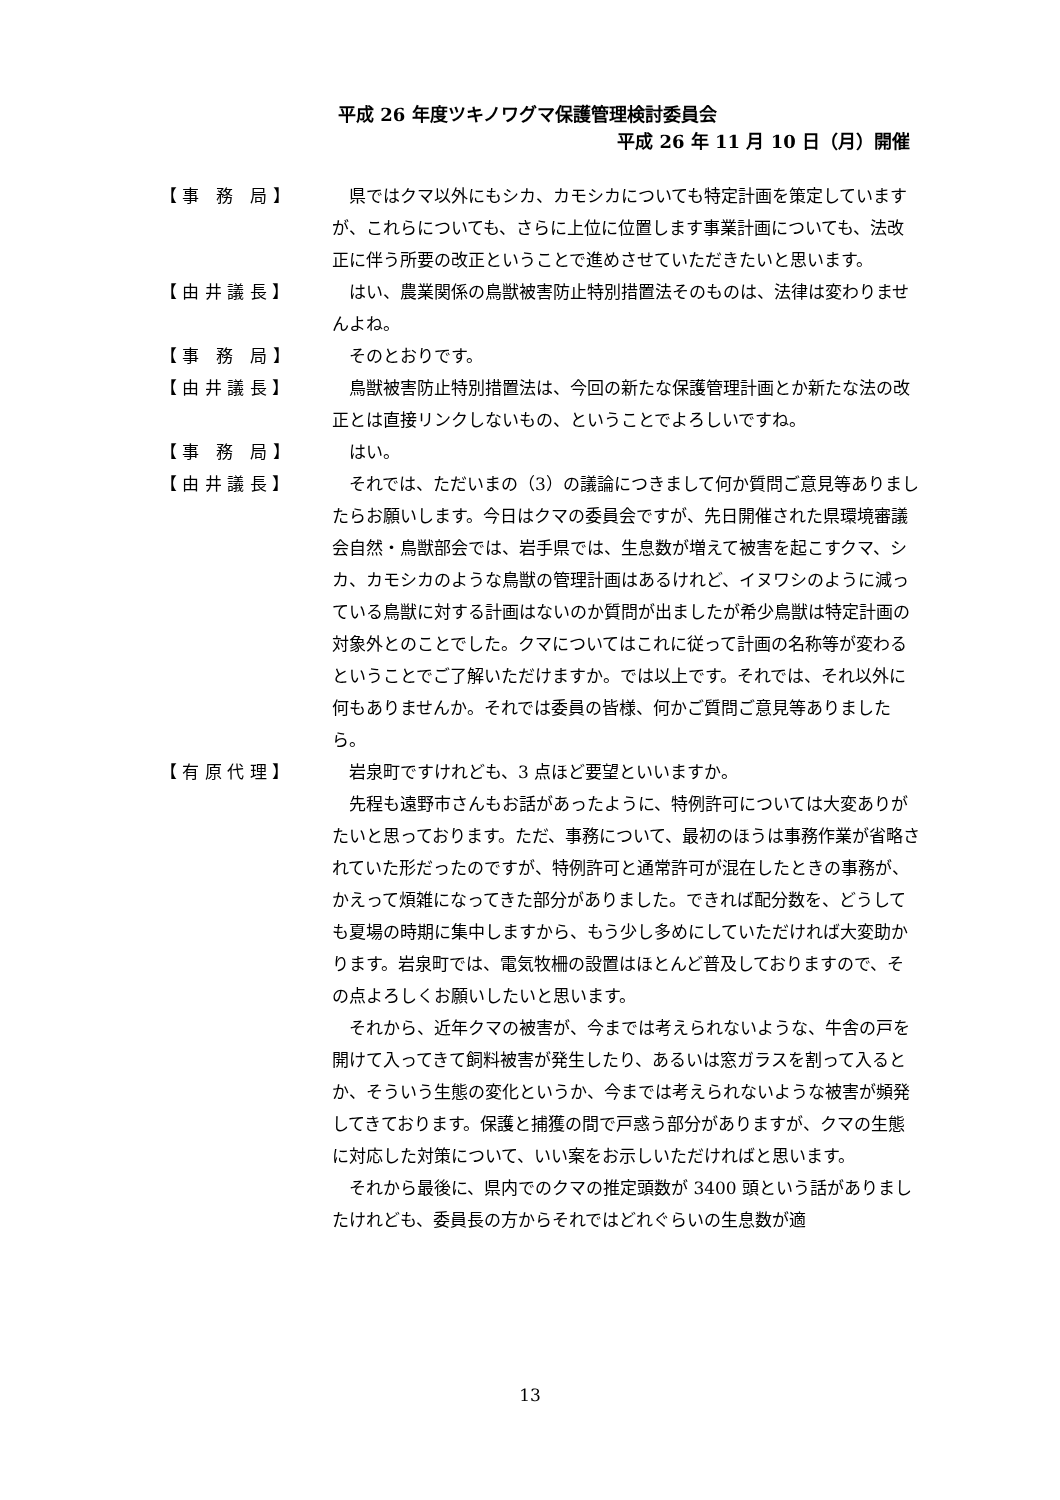平成 26 年度ツキノワグマ保護管理検討委員会
平成 26 年 11 月 10 日（月）開催
【 事　務　局 】 県ではクマ以外にもシカ、カモシカについても特定計画を策定していますが、これらについても、さらに上位に位置します事業計画についても、法改正に伴う所要の改正ということで進めさせていただきたいと思います。
【 由 井 議 長 】 はい、農業関係の鳥獣被害防止特別措置法そのものは、法律は変わりませんよね。
【 事　務　局 】 そのとおりです。
【 由 井 議 長 】 鳥獣被害防止特別措置法は、今回の新たな保護管理計画とか新たな法の改正とは直接リンクしないもの、ということでよろしいですね。
【 事　務　局 】 はい。
【 由 井 議 長 】 それでは、ただいまの（3）の議論につきまして何か質問ご意見等ありましたらお願いします。今日はクマの委員会ですが、先日開催された県環境審議会自然・鳥獣部会では、岩手県では、生息数が増えて被害を起こすクマ、シカ、カモシカのような鳥獣の管理計画はあるけれど、イヌワシのように減っている鳥獣に対する計画はないのか質問が出ましたが希少鳥獣は特定計画の対象外とのことでした。クマについてはこれに従って計画の名称等が変わるということでご了解いただけますか。では以上です。それでは、それ以外に何もありませんか。それでは委員の皆様、何かご質問ご意見等ありましたら。
【 有 原 代 理 】 岩泉町ですけれども、3 点ほど要望といいますか。
先程も遠野市さんもお話があったように、特例許可については大変ありがたいと思っております。ただ、事務について、最初のほうは事務作業が省略されていた形だったのですが、特例許可と通常許可が混在したときの事務が、かえって煩雑になってきた部分がありました。できれば配分数を、どうしても夏場の時期に集中しますから、もう少し多めにしていただければ大変助かります。岩泉町では、電気牧柵の設置はほとんど普及しておりますので、その点よろしくお願いしたいと思います。
それから、近年クマの被害が、今までは考えられないような、牛舎の戸を開けて入ってきて飼料被害が発生したり、あるいは窓ガラスを割って入るとか、そういう生態の変化というか、今までは考えられないような被害が頻発してきております。保護と捕獲の間で戸惑う部分がありますが、クマの生態に対応した対策について、いい案をお示しいただければと思います。
それから最後に、県内でのクマの推定頭数が 3400 頭という話がありましたけれども、委員長の方からそれではどれぐらいの生息数が適
13